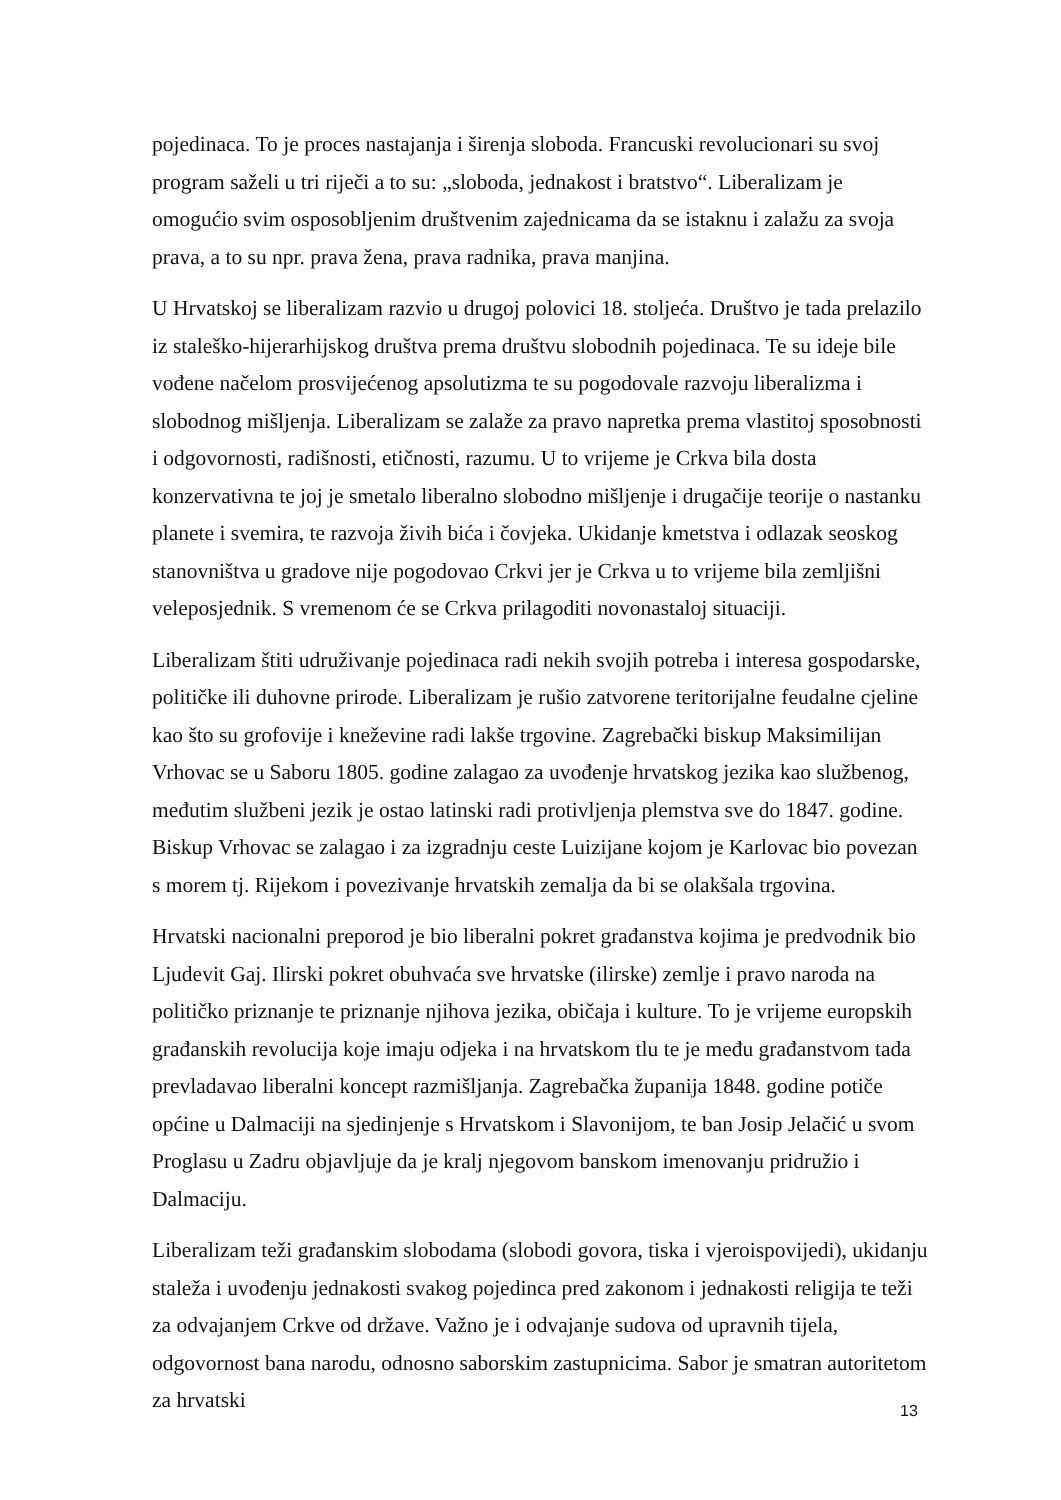pojedinaca. To je proces nastajanja i širenja sloboda. Francuski revolucionari su svoj program saželi u tri riječi a to su: „sloboda, jednakost i bratstvo“. Liberalizam je omogućio svim osposobljenim društvenim zajednicama da se istaknu i zalažu za svoja prava, a to su npr. prava žena, prava radnika, prava manjina.
U Hrvatskoj se liberalizam razvio u drugoj polovici 18. stoljeća. Društvo je tada prelazilo iz staleško-hijerarhijskog društva prema društvu slobodnih pojedinaca. Te su ideje bile vođene načelom prosvijećenog apsolutizma te su pogodovale razvoju liberalizma i slobodnog mišljenja. Liberalizam se zalaže za pravo napretka prema vlastitoj sposobnosti i odgovornosti, radišnosti, etičnosti, razumu. U to vrijeme je Crkva bila dosta konzervativna te joj je smetalo liberalno slobodno mišljenje i drugačije teorije o nastanku planete i svemira, te razvoja živih bića i čovjeka. Ukidanje kmetstva i odlazak seoskog stanovništva u gradove nije pogodovao Crkvi jer je Crkva u to vrijeme bila zemljišni veleposjednik. S vremenom će se Crkva prilagoditi novonastaloj situaciji.
Liberalizam štiti udruživanje pojedinaca radi nekih svojih potreba i interesa gospodarske, političke ili duhovne prirode. Liberalizam je rušio zatvorene teritorijalne feudalne cjeline kao što su grofovije i kneževine radi lakše trgovine. Zagrebački biskup Maksimilijan Vrhovac se u Saboru 1805. godine zalagao za uvođenje hrvatskog jezika kao službenog, međutim službeni jezik je ostao latinski radi protivljenja plemstva sve do 1847. godine. Biskup Vrhovac se zalagao i za izgradnju ceste Luizijane kojom je Karlovac bio povezan s morem tj. Rijekom i povezivanje hrvatskih zemalja da bi se olakšala trgovina.
Hrvatski nacionalni preporod je bio liberalni pokret građanstva kojima je predvodnik bio Ljudevit Gaj. Ilirski pokret obuhvaća sve hrvatske (ilirske) zemlje i pravo naroda na političko priznanje te priznanje njihova jezika, običaja i kulture. To je vrijeme europskih građanskih revolucija koje imaju odjeka i na hrvatskom tlu te je među građanstvom tada prevladavao liberalni koncept razmišljanja. Zagrebačka županija 1848. godine potiče općine u Dalmaciji na sjedinjenje s Hrvatskom i Slavonijom, te ban Josip Jelačić u svom Proglasu u Zadru objavljuje da je kralj njegovom banskom imenovanju pridružio i Dalmaciju.
Liberalizam teži građanskim slobodama (slobodi govora, tiska i vjeroispovijedi), ukidanju staleža i uvođenju jednakosti svakog pojedinca pred zakonom i jednakosti religija te teži za odvajanjem Crkve od države. Važno je i odvajanje sudova od upravnih tijela, odgovornost bana narodu, odnosno saborskim zastupnicima. Sabor je smatran autoritetom za hrvatski
13